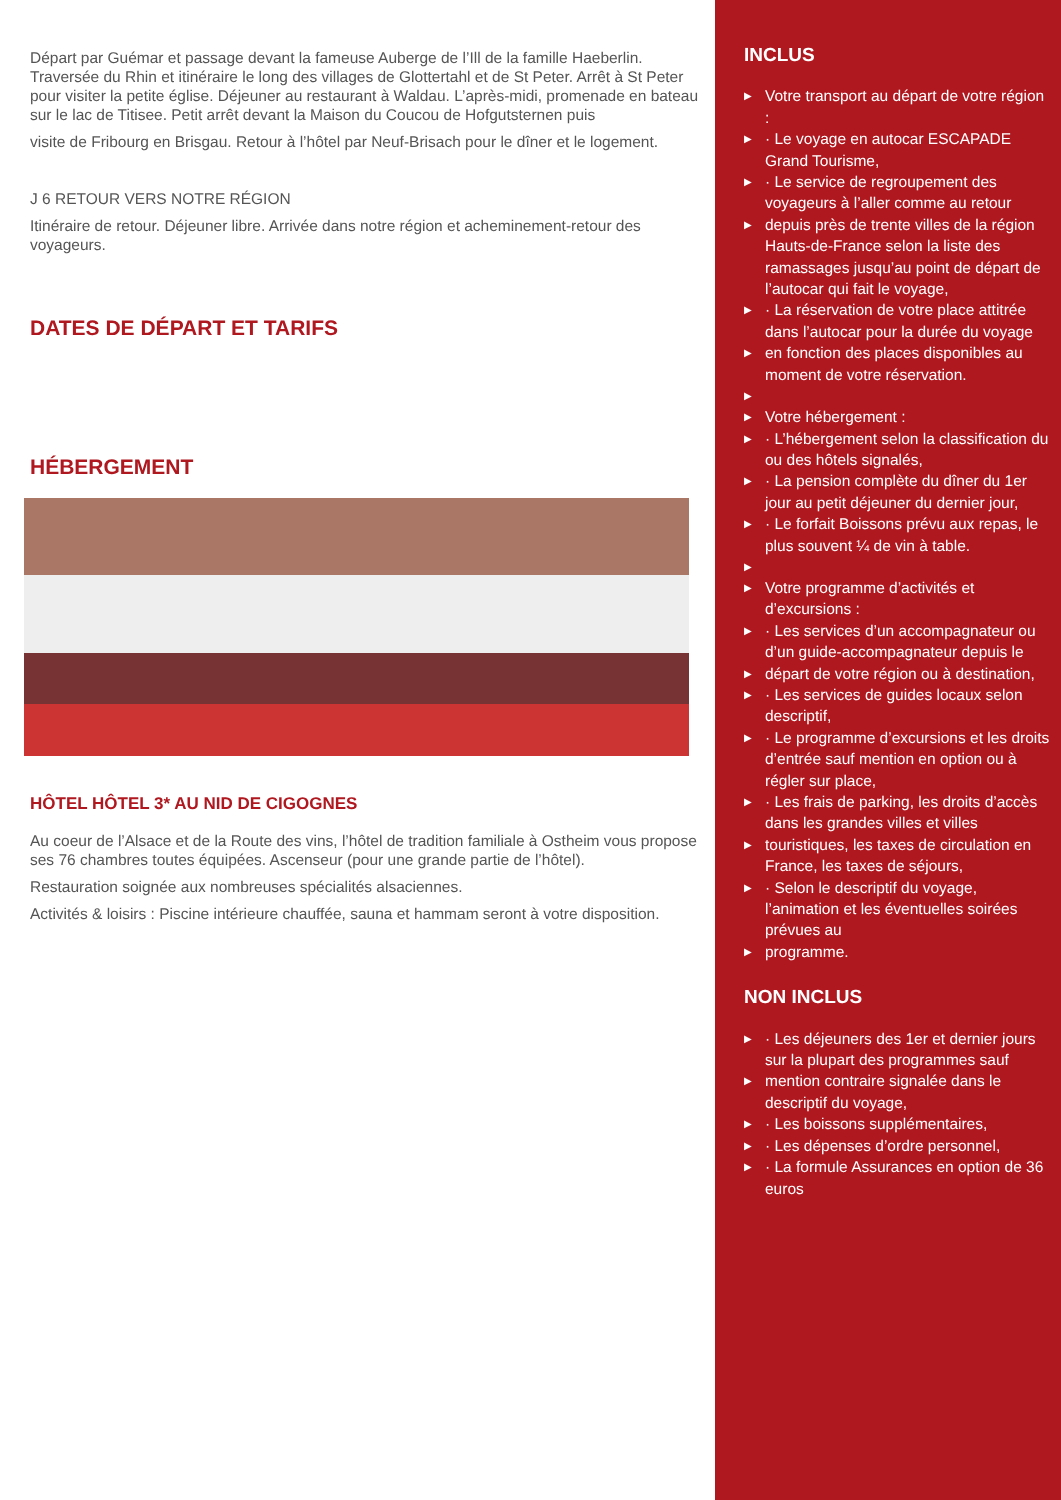Départ par Guémar et passage devant la fameuse Auberge de l’Ill de la famille Haeberlin. Traversée du Rhin et itinéraire le long des villages de Glottertahl et de St Peter. Arrêt à St Peter pour visiter la petite église. Déjeuner au restaurant à Waldau. L’après-midi, promenade en bateau sur le lac de Titisee. Petit arrêt devant la Maison du Coucou de Hofgutsternen puis
visite de Fribourg en Brisgau. Retour à l’hôtel par Neuf-Brisach pour le dîner et le logement.
J 6 RETOUR VERS NOTRE RÉGION
Itinéraire de retour. Déjeuner libre. Arrivée dans notre région et acheminement-retour des voyageurs.
DATES DE DÉPART ET TARIFS
HÉBERGEMENT
HÔTEL HÔTEL 3* AU NID DE CIGOGNES
Au coeur de l’Alsace et de la Route des vins, l’hôtel de tradition familiale à Ostheim vous propose ses 76 chambres toutes équipées. Ascenseur (pour une grande partie de l’hôtel).
Restauration soignée aux nombreuses spécialités alsaciennes.
Activités & loisirs : Piscine intérieure chauffée, sauna et hammam seront à votre disposition.
INCLUS
▶ Votre transport au départ de votre région :
▶ · Le voyage en autocar ESCAPADE Grand Tourisme,
▶ · Le service de regroupement des voyageurs à l’aller comme au retour
▶ depuis près de trente villes de la région Hauts-de-France selon la liste des ramassages jusqu’au point de départ de l’autocar qui fait le voyage,
▶ · La réservation de votre place attitrée dans l’autocar pour la durée du voyage
▶ en fonction des places disponibles au moment de votre réservation.
▶ ▶ Votre hébergement :
▶ · L’hébergement selon la classification du ou des hôtels signalés,
▶ · La pension complète du dîner du 1er jour au petit déjeuner du dernier jour,
▶ · Le forfait Boissons prévu aux repas, le plus souvent ¼ de vin à table.
▶ ▶ Votre programme d’activités et d’excursions :
▶ · Les services d’un accompagnateur ou d’un guide-accompagnateur depuis le
▶ départ de votre région ou à destination,
▶ · Les services de guides locaux selon descriptif,
▶ · Le programme d’excursions et les droits d’entrée sauf mention en option ou à régler sur place,
▶ · Les frais de parking, les droits d’accès dans les grandes villes et villes
▶ touristiques, les taxes de circulation en France, les taxes de séjours,
▶ · Selon le descriptif du voyage, l’animation et les éventuelles soirées prévues au
▶ programme.
NON INCLUS
▶ · Les déjeuners des 1er et dernier jours sur la plupart des programmes sauf
▶ mention contraire signalée dans le descriptif du voyage,
▶ · Les boissons supplémentaires,
▶ · Les dépenses d’ordre personnel,
▶ · La formule Assurances en option de 36 euros